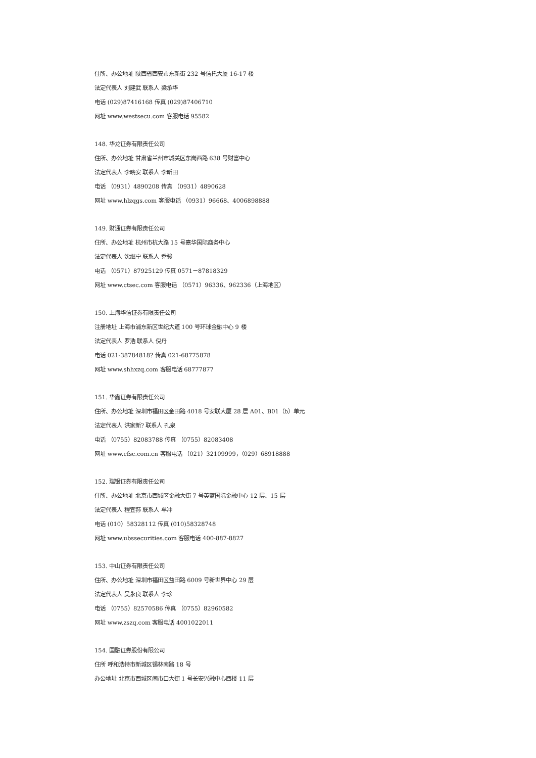住所、办公地址 陕西省西安市东新街 232 号信托大厦 16-17 楼
法定代表人 刘建武 联系人 梁承华
电话 (029)87416168 传真 (029)87406710
网址 www.westsecu.com 客服电话 95582
148. 华龙证券有限责任公司
住所、办公地址 甘肃省兰州市城关区东岗西路 638 号财富中心
法定代表人 李晓安 联系人 李昕田
电话 （0931）4890208 传真 （0931）4890628
网址 www.hlzqgs.com 客服电话 （0931）96668、4006898888
149. 财通证券有限责任公司
住所、办公地址 杭州市杭大路 15 号嘉华国际商务中心
法定代表人 沈继宁 联系人 乔骏
电话 （0571）87925129 传真 0571－87818329
网址 www.ctsec.com 客服电话 （0571）96336、962336（上海地区）
150. 上海华信证券有限责任公司
注册地址 上海市浦东新区世纪大道 100 号环球金融中心 9 楼
法定代表人 罗浩 联系人 倪丹
电话 021-38784818? 传真 021-68775878
网址 www.shhxzq.com 客服电话 68777877
151. 华鑫证券有限责任公司
住所、办公地址 深圳市福田区金田路 4018 号安联大厦 28 层 A01、B01（b）单元
法定代表人 洪家新? 联系人 孔泉
电话 （0755）82083788 传真 （0755）82083408
网址 www.cfsc.com.cn 客服电话 （021）32109999，（029）68918888
152. 瑞银证券有限责任公司
住所、办公地址 北京市西城区金融大街 7 号英蓝国际金融中心 12 层、15 层
法定代表人 程宜荪 联系人 牟冲
电话 (010）58328112 传真 (010)58328748
网址 www.ubssecurities.com 客服电话 400-887-8827
153. 中山证券有限责任公司
住所、办公地址 深圳市福田区益田路 6009 号新世界中心 29 层
法定代表人 吴永良 联系人 李珍
电话 （0755）82570586 传真 （0755）82960582
网址 www.zszq.com 客服电话 4001022011
154. 国融证券股份有限公司
住所 呼和浩特市新城区锡林南路 18 号
办公地址 北京市西城区闹市口大街 1 号长安兴融中心西楼 11 层